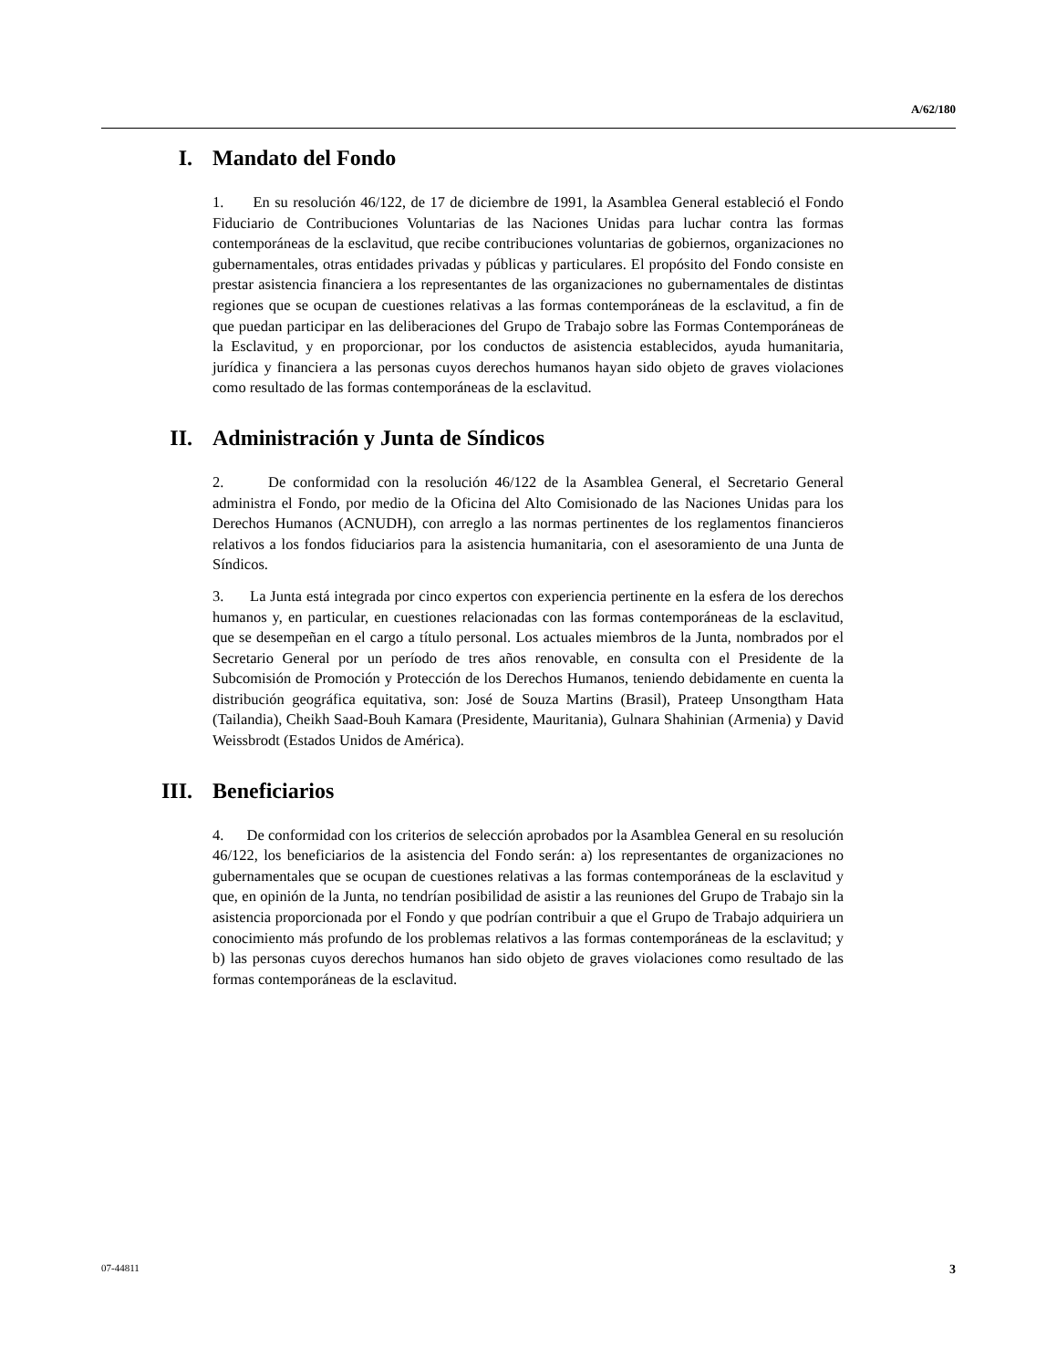A/62/180
I. Mandato del Fondo
1. En su resolución 46/122, de 17 de diciembre de 1991, la Asamblea General estableció el Fondo Fiduciario de Contribuciones Voluntarias de las Naciones Unidas para luchar contra las formas contemporáneas de la esclavitud, que recibe contribuciones voluntarias de gobiernos, organizaciones no gubernamentales, otras entidades privadas y públicas y particulares. El propósito del Fondo consiste en prestar asistencia financiera a los representantes de las organizaciones no gubernamentales de distintas regiones que se ocupan de cuestiones relativas a las formas contemporáneas de la esclavitud, a fin de que puedan participar en las deliberaciones del Grupo de Trabajo sobre las Formas Contemporáneas de la Esclavitud, y en proporcionar, por los conductos de asistencia establecidos, ayuda humanitaria, jurídica y financiera a las personas cuyos derechos humanos hayan sido objeto de graves violaciones como resultado de las formas contemporáneas de la esclavitud.
II. Administración y Junta de Síndicos
2. De conformidad con la resolución 46/122 de la Asamblea General, el Secretario General administra el Fondo, por medio de la Oficina del Alto Comisionado de las Naciones Unidas para los Derechos Humanos (ACNUDH), con arreglo a las normas pertinentes de los reglamentos financieros relativos a los fondos fiduciarios para la asistencia humanitaria, con el asesoramiento de una Junta de Síndicos.
3. La Junta está integrada por cinco expertos con experiencia pertinente en la esfera de los derechos humanos y, en particular, en cuestiones relacionadas con las formas contemporáneas de la esclavitud, que se desempeñan en el cargo a título personal. Los actuales miembros de la Junta, nombrados por el Secretario General por un período de tres años renovable, en consulta con el Presidente de la Subcomisión de Promoción y Protección de los Derechos Humanos, teniendo debidamente en cuenta la distribución geográfica equitativa, son: José de Souza Martins (Brasil), Prateep Unsongtham Hata (Tailandia), Cheikh Saad-Bouh Kamara (Presidente, Mauritania), Gulnara Shahinian (Armenia) y David Weissbrodt (Estados Unidos de América).
III. Beneficiarios
4. De conformidad con los criterios de selección aprobados por la Asamblea General en su resolución 46/122, los beneficiarios de la asistencia del Fondo serán: a) los representantes de organizaciones no gubernamentales que se ocupan de cuestiones relativas a las formas contemporáneas de la esclavitud y que, en opinión de la Junta, no tendrían posibilidad de asistir a las reuniones del Grupo de Trabajo sin la asistencia proporcionada por el Fondo y que podrían contribuir a que el Grupo de Trabajo adquiriera un conocimiento más profundo de los problemas relativos a las formas contemporáneas de la esclavitud; y b) las personas cuyos derechos humanos han sido objeto de graves violaciones como resultado de las formas contemporáneas de la esclavitud.
07-44811 3